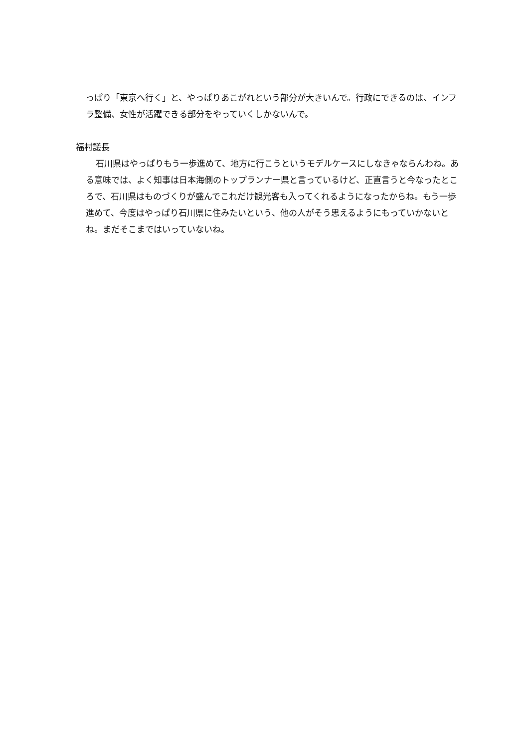っぱり「東京へ行く」と、やっぱりあこがれという部分が大きいんで。行政にできるのは、インフラ整備、女性が活躍できる部分をやっていくしかないんで。
福村議長
石川県はやっぱりもう一歩進めて、地方に行こうというモデルケースにしなきゃならんわね。ある意味では、よく知事は日本海側のトップランナー県と言っているけど、正直言うと今なったところで、石川県はものづくりが盛んでこれだけ観光客も入ってくれるようになったからね。もう一歩進めて、今度はやっぱり石川県に住みたいという、他の人がそう思えるようにもっていかないとね。まだそこまではいっていないね。